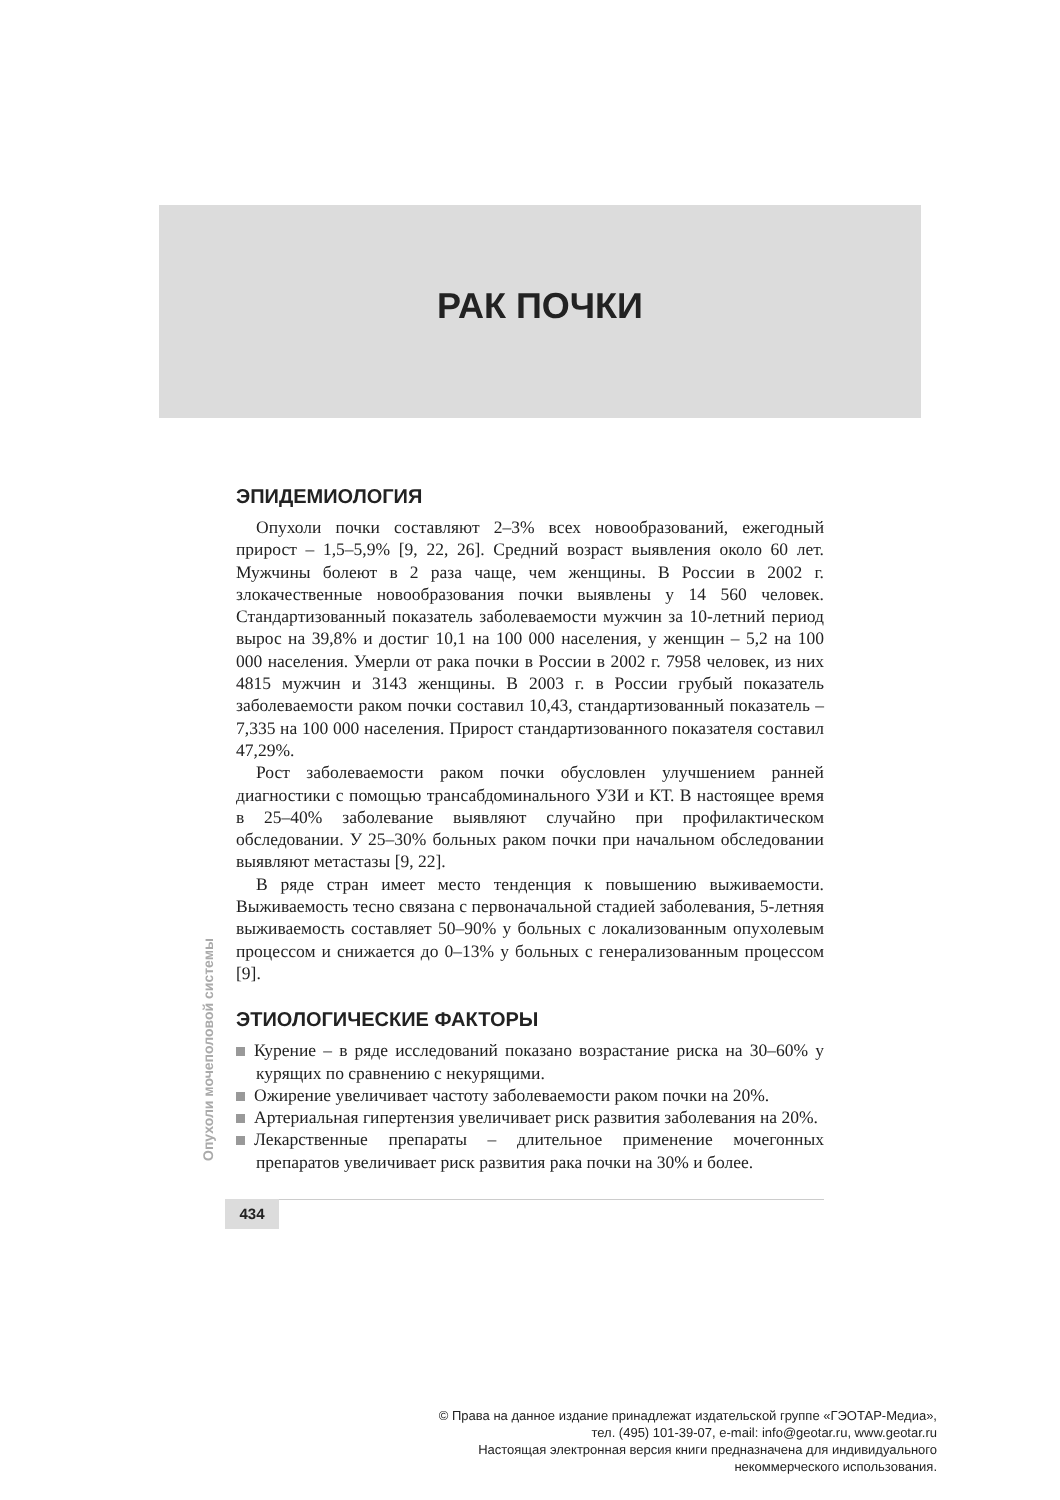РАК ПОЧКИ
ЭПИДЕМИОЛОГИЯ
Опухоли почки составляют 2–3% всех новообразований, ежегодный прирост – 1,5–5,9% [9, 22, 26]. Средний возраст выявления около 60 лет. Мужчины болеют в 2 раза чаще, чем женщины. В России в 2002 г. злокачественные новообразования почки выявлены у 14 560 человек. Стандартизованный показатель заболеваемости мужчин за 10-летний период вырос на 39,8% и достиг 10,1 на 100 000 населения, у женщин – 5,2 на 100 000 населения. Умерли от рака почки в России в 2002 г. 7958 человек, из них 4815 мужчин и 3143 женщины. В 2003 г. в России грубый показатель заболеваемости раком почки составил 10,43, стандартизованный показатель – 7,335 на 100 000 населения. Прирост стандартизованного показателя составил 47,29%.
Рост заболеваемости раком почки обусловлен улучшением ранней диагностики с помощью трансабдоминального УЗИ и КТ. В настоящее время в 25–40% заболевание выявляют случайно при профилактическом обследовании. У 25–30% больных раком почки при начальном обследовании выявляют метастазы [9, 22].
В ряде стран имеет место тенденция к повышению выживаемости. Выживаемость тесно связана с первоначальной стадией заболевания, 5-летняя выживаемость составляет 50–90% у больных с локализованным опухолевым процессом и снижается до 0–13% у больных с генерализованным процессом [9].
ЭТИОЛОГИЧЕСКИЕ ФАКТОРЫ
Курение – в ряде исследований показано возрастание риска на 30–60% у курящих по сравнению с некурящими.
Ожирение увеличивает частоту заболеваемости раком почки на 20%.
Артериальная гипертензия увеличивает риск развития заболевания на 20%.
Лекарственные препараты – длительное применение мочегонных препаратов увеличивает риск развития рака почки на 30% и более.
Опухоли мочеполовой системы
434
© Права на данное издание принадлежат издательской группе «ГЭОТАР-Медиа»,
тел. (495) 101-39-07, e-mail: info@geotar.ru, www.geotar.ru
Настоящая электронная версия книги предназначена для индивидуального
некоммерческого использования.